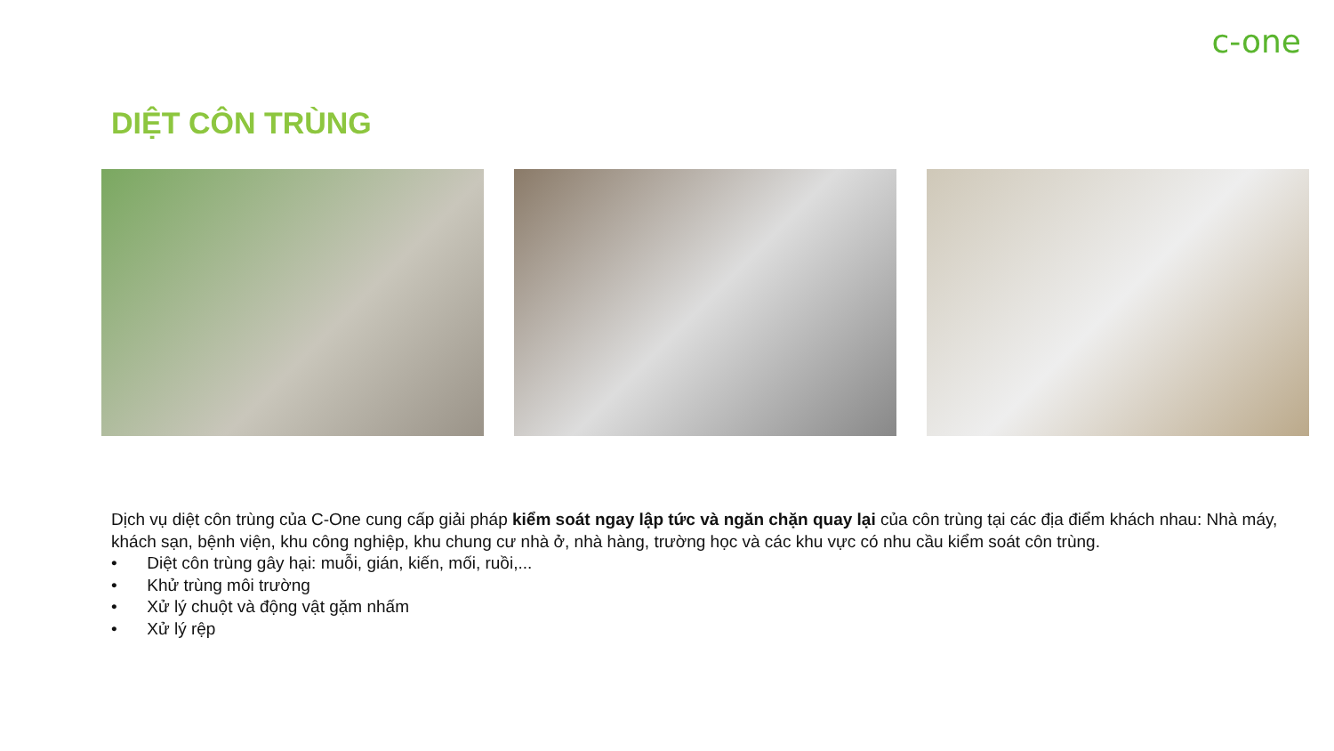c-one
DIỆT CÔN TRÙNG
Dịch vụ diệt côn trùng của C-One cung cấp giải pháp kiểm soát ngay lập tức và ngăn chặn quay lại của côn trùng tại các địa điểm khách nhau: Nhà máy, khách sạn, bệnh viện, khu công nghiệp, khu chung cư nhà ở, nhà hàng, trường học và các khu vực có nhu cầu kiểm soát côn trùng.
• Diệt côn trùng gây hại: muỗi, gián, kiến, mối, ruồi,...
• Khử trùng môi trường
• Xử lý chuột và động vật gặm nhấm
• Xử lý rệp